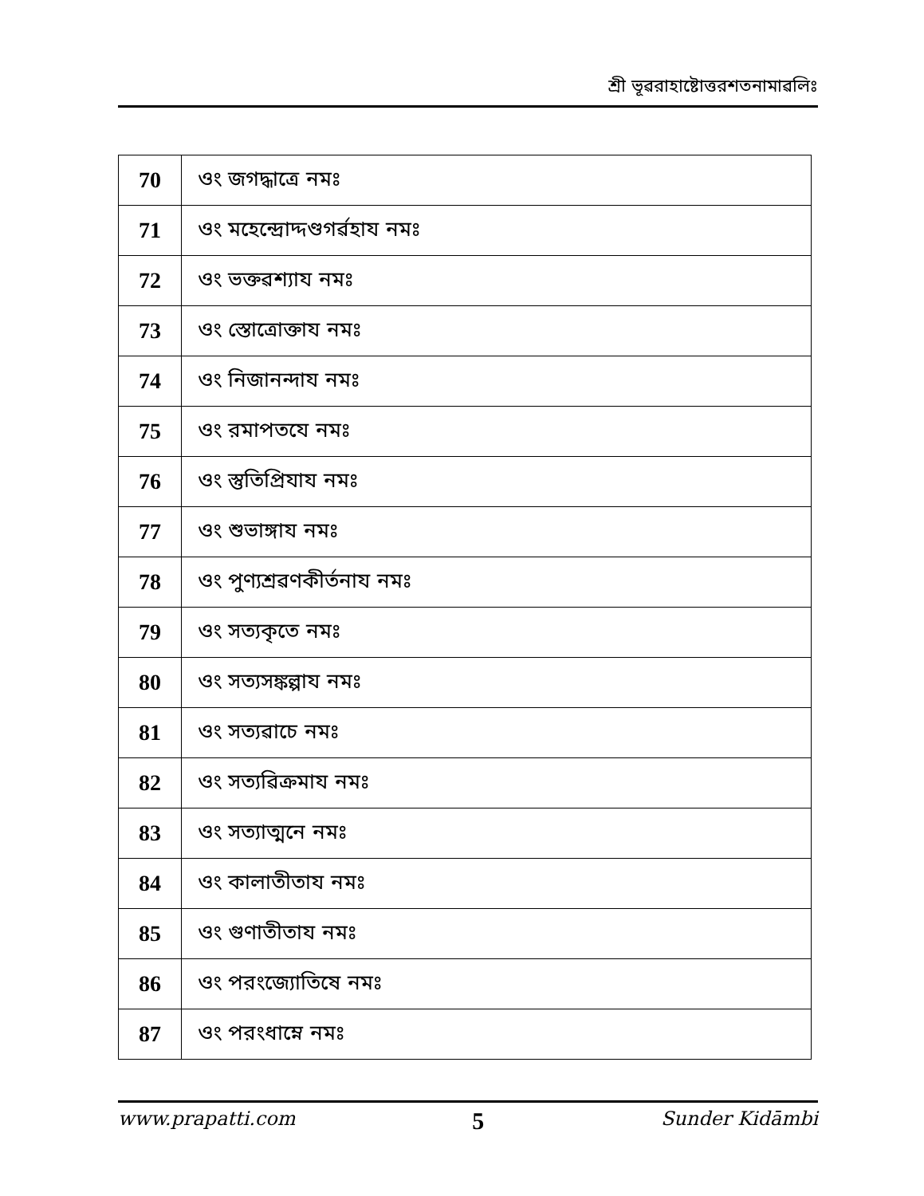শ্রী ভূৱরাহাষ্টোত্তরশতনামাৱলিঃ
| 70 | ওং জগদ্ধাত্রে নমঃ |
| 71 | ওং মহেন্দ্রোদ্দণ্ডগর্ৱহায নমঃ |
| 72 | ওং ভক্তৱশ্যায নমঃ |
| 73 | ওং স্তোত্রোক্তায নমঃ |
| 74 | ওং নিজানন্দায নমঃ |
| 75 | ওং রমাপতযে নমঃ |
| 76 | ওং স্তুতিপ্রিযায নমঃ |
| 77 | ওং শুভাঙ্গায নমঃ |
| 78 | ওং পুণ্যশ্রৱণকীর্তনায নমঃ |
| 79 | ওং সত্যকৃতে নমঃ |
| 80 | ওং সত্যসঙ্কল্পায নমঃ |
| 81 | ওং সত্যৱাচে নমঃ |
| 82 | ওং সত্যৱিক্রমায নমঃ |
| 83 | ওং সত্যাত্মনে নমঃ |
| 84 | ওং কালাতীতায নমঃ |
| 85 | ওং গুণাতীতায নমঃ |
| 86 | ওং পরংজ্যোতিষে নমঃ |
| 87 | ওং পরংধাম্নে নমঃ |
www.prapatti.com 5 Sunder Kidāmbi